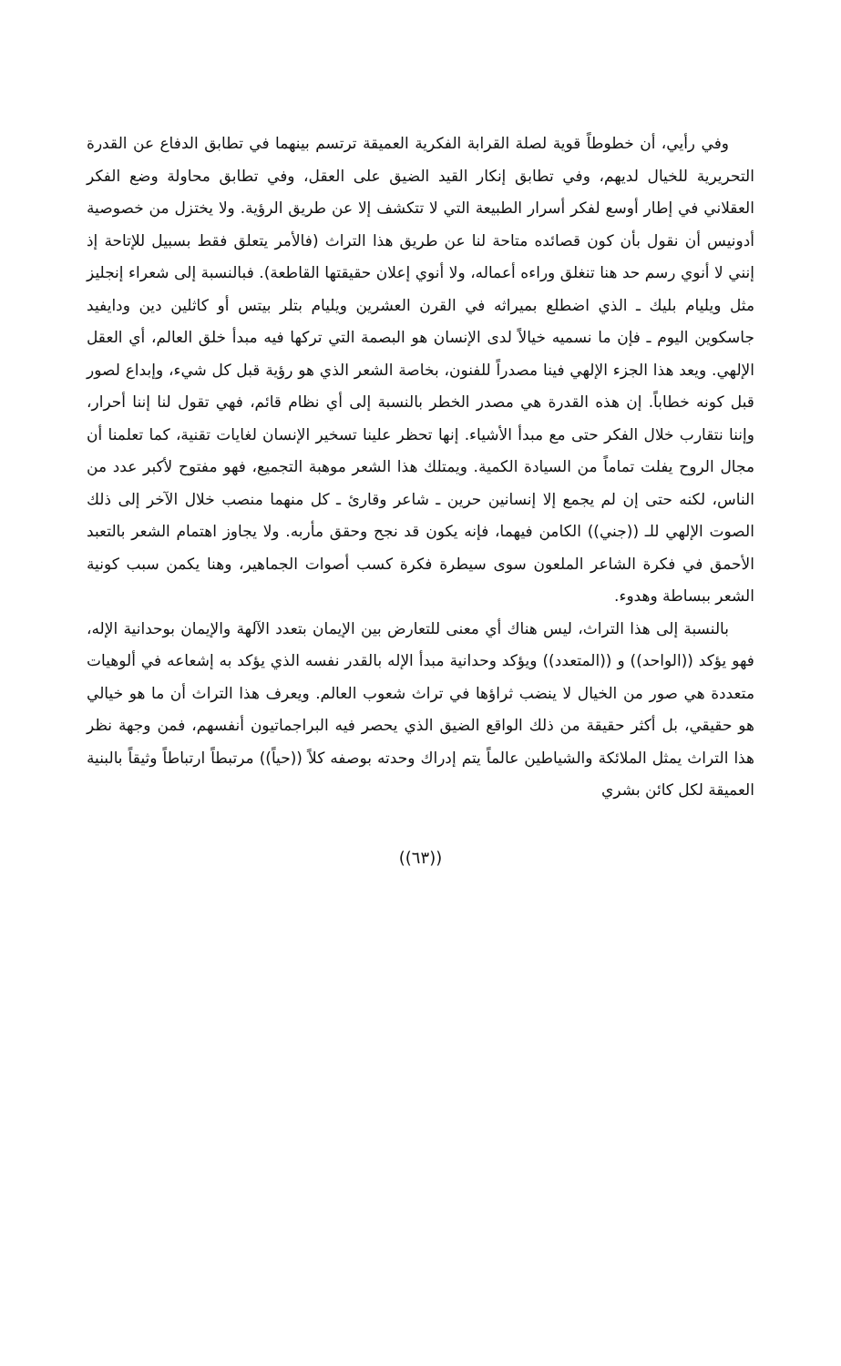وفي رأيي، أن خطوطاً قوية لصلة القرابة الفكرية العميقة ترتسم بينهما في تطابق الدفاع عن القدرة التحريرية للخيال لديهم، وفي تطابق إنكار القيد الضيق على العقل، وفي تطابق محاولة وضع الفكر العقلاني في إطار أوسع لفكر أسرار الطبيعة التي لا تتكشف إلا عن طريق الرؤية. ولا يختزل من خصوصية أدونيس أن نقول بأن كون قصائده متاحة لنا عن طريق هذا التراث (فالأمر يتعلق فقط بسبيل للإتاحة إذ إنني لا أنوي رسم حد هنا تنغلق وراءه أعماله، ولا أنوي إعلان حقيقتها القاطعة). فبالنسبة إلى شعراء إنجليز مثل ويليام بليك ـ الذي اضطلع بميراثه في القرن العشرين ويليام بتلر بيتس أو كاثلين دين ودايفيد جاسكوين اليوم ـ فإن ما نسميه خيالاً لدى الإنسان هو البصمة التي تركها فيه مبدأ خلق العالم، أي العقل الإلهي. ويعد هذا الجزء الإلهي فينا مصدراً للفنون، بخاصة الشعر الذي هو رؤية قبل كل شيء، وإبداع لصور قبل كونه خطاباً. إن هذه القدرة هي مصدر الخطر بالنسبة إلى أي نظام قائم، فهي تقول لنا إننا أحرار، وإننا نتقارب خلال الفكر حتى مع مبدأ الأشياء. إنها تحظر علينا تسخير الإنسان لغايات تقنية، كما تعلمنا أن مجال الروح يفلت تماماً من السيادة الكمية. ويمتلك هذا الشعر موهبة التجميع، فهو مفتوح لأكبر عدد من الناس، لكنه حتى إن لم يجمع إلا إنسانين حرين ـ شاعر وقارئ ـ كل منهما منصب خلال الآخر إلى ذلك الصوت الإلهي للـ ((جني)) الكامن فيهما، فإنه يكون قد نجح وحقق مأربه. ولا يجاوز اهتمام الشعر بالتعبد الأحمق في فكرة الشاعر الملعون سوى سيطرة فكرة كسب أصوات الجماهير، وهنا يكمن سبب كونية الشعر ببساطة وهدوء.
بالنسبة إلى هذا التراث، ليس هناك أي معنى للتعارض بين الإيمان بتعدد الآلهة والإيمان بوحدانية الإله، فهو يؤكد ((الواحد)) و ((المتعدد)) ويؤكد وحدانية مبدأ الإله بالقدر نفسه الذي يؤكد به إشعاعه في ألوهيات متعددة هي صور من الخيال لا ينضب ثراؤها في تراث شعوب العالم. ويعرف هذا التراث أن ما هو خيالي هو حقيقي، بل أكثر حقيقة من ذلك الواقع الضيق الذي يحصر فيه البراجماتيون أنفسهم، فمن وجهة نظر هذا التراث يمثل الملائكة والشياطين عالماً يتم إدراك وحدته بوصفه كلاً ((حياً)) مرتبطاً ارتباطاً وثيقاً بالبنية العميقة لكل كائن بشري
((٦٣))